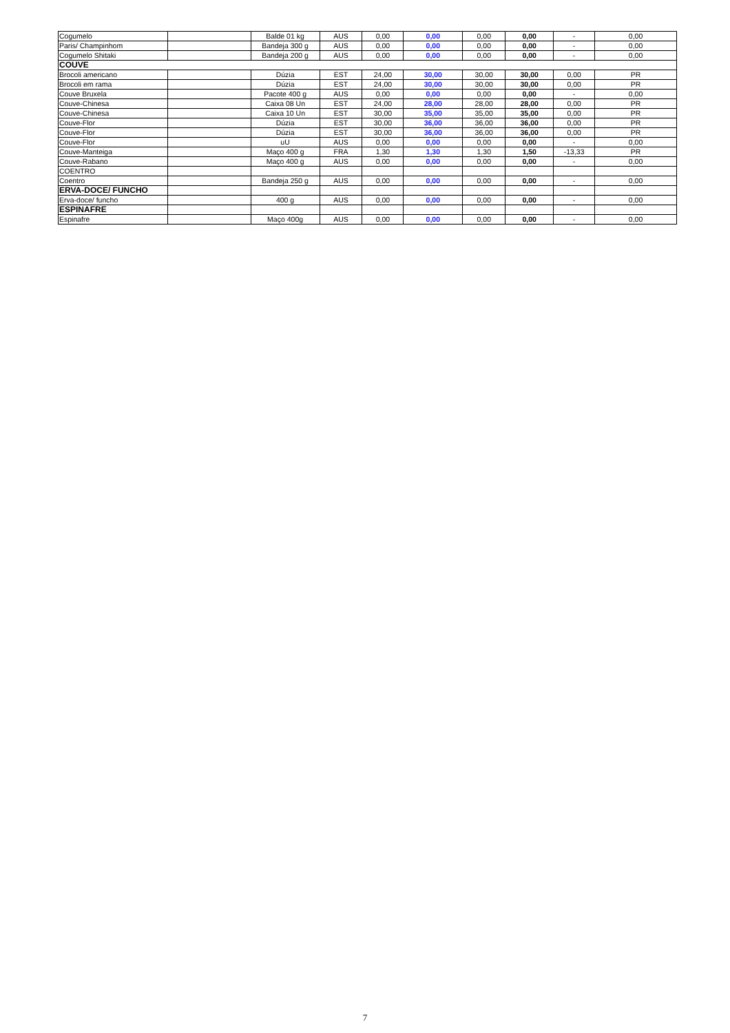| Cogumelo | | Balde 01 kg | AUS | 0,00 | 0,00 | 0,00 | 0,00 | - | 0,00 |
| Paris/ Champinhom | | Bandeja 300 g | AUS | 0,00 | 0,00 | 0,00 | 0,00 | - | 0,00 |
| Cogumelo Shitaki | | Bandeja 200 g | AUS | 0,00 | 0,00 | 0,00 | 0,00 | - | 0,00 |
| COUVE | | | | | | | | | |
| Brocoli americano | | Dúzia | EST | 24,00 | 30,00 | 30,00 | 30,00 | 0,00 | PR |
| Brocoli em rama | | Dúzia | EST | 24,00 | 30,00 | 30,00 | 30,00 | 0,00 | PR |
| Couve Bruxela | | Pacote 400 g | AUS | 0,00 | 0,00 | 0,00 | 0,00 | - | 0,00 |
| Couve-Chinesa | | Caixa 08 Un | EST | 24,00 | 28,00 | 28,00 | 28,00 | 0,00 | PR |
| Couve-Chinesa | | Caixa 10 Un | EST | 30,00 | 35,00 | 35,00 | 35,00 | 0,00 | PR |
| Couve-Flor | | Dúzia | EST | 30,00 | 36,00 | 36,00 | 36,00 | 0,00 | PR |
| Couve-Flor | | Dúzia | EST | 30,00 | 36,00 | 36,00 | 36,00 | 0,00 | PR |
| Couve-Flor | | uU | AUS | 0,00 | 0,00 | 0,00 | 0,00 | - | 0,00 |
| Couve-Manteiga | | Maço 400 g | FRA | 1,30 | 1,30 | 1,30 | 1,50 | -13,33 | PR |
| Couve-Rabano | | Maço 400 g | AUS | 0,00 | 0,00 | 0,00 | 0,00 | - | 0,00 |
| COENTRO | | | | | | | | | |
| Coentro | | Bandeja 250 g | AUS | 0,00 | 0,00 | 0,00 | 0,00 | - | 0,00 |
| ERVA-DOCE/ FUNCHO | | | | | | | | | |
| Erva-doce/ funcho | | 400 g | AUS | 0,00 | 0,00 | 0,00 | 0,00 | - | 0,00 |
| ESPINAFRE | | | | | | | | | |
| Espinafre | | Maço 400g | AUS | 0,00 | 0,00 | 0,00 | 0,00 | - | 0,00 |
7